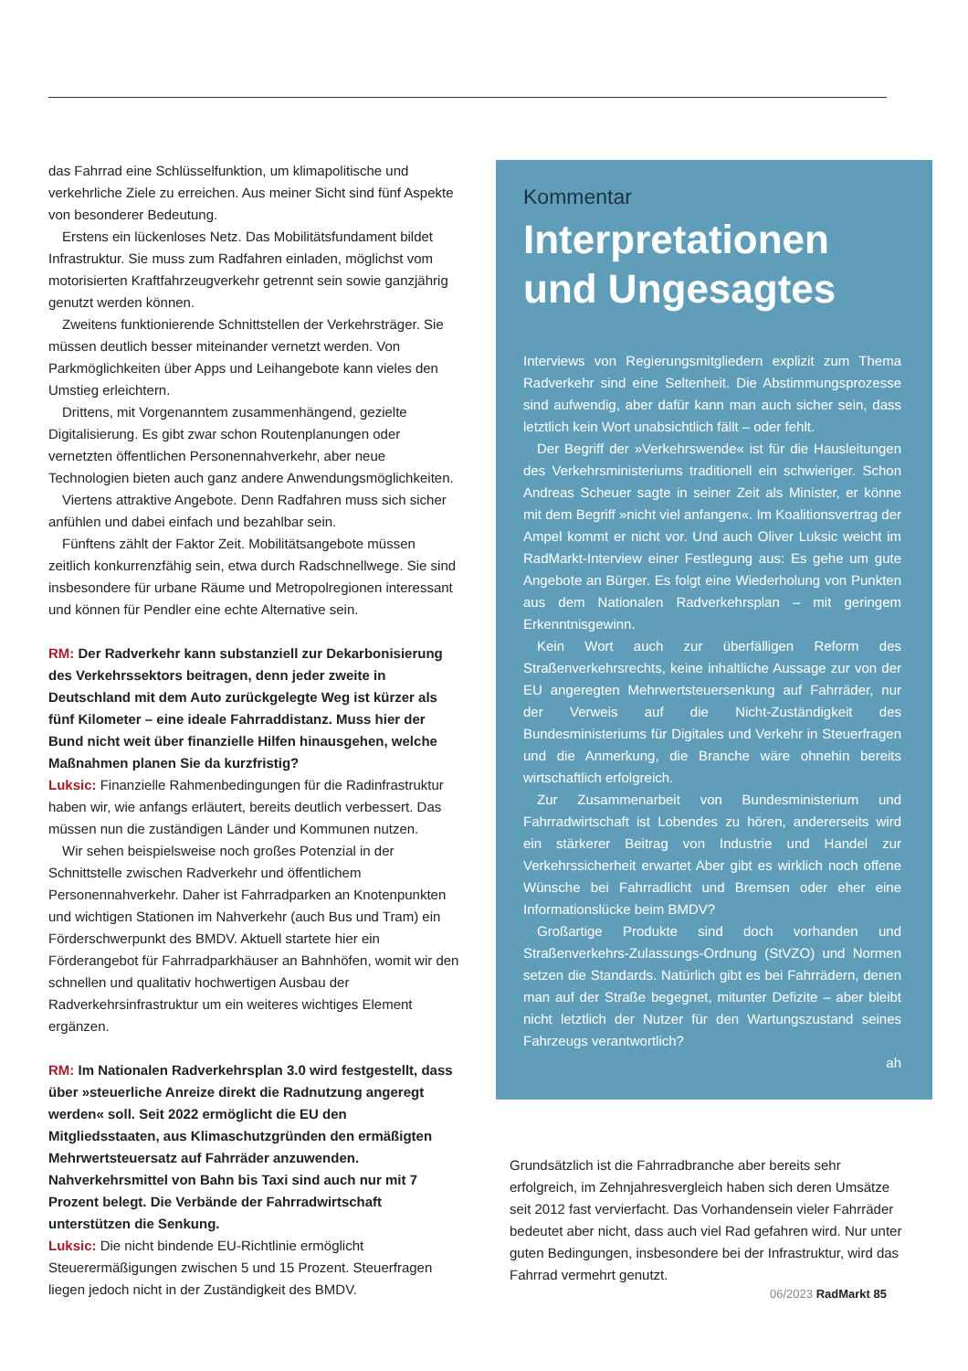das Fahrrad eine Schlüsselfunktion, um klimapolitische und verkehrliche Ziele zu erreichen. Aus meiner Sicht sind fünf Aspekte von besonderer Bedeutung.
Erstens ein lückenloses Netz. Das Mobilitätsfundament bildet Infrastruktur. Sie muss zum Radfahren einladen, möglichst vom motorisierten Kraftfahrzeugverkehr getrennt sein sowie ganzjährig genutzt werden können.
Zweitens funktionierende Schnittstellen der Verkehrsträger. Sie müssen deutlich besser miteinander vernetzt werden. Von Parkmöglichkeiten über Apps und Leihangebote kann vieles den Umstieg erleichtern.
Drittens, mit Vorgenanntem zusammenhängend, gezielte Digitalisierung. Es gibt zwar schon Routenplanungen oder vernetzten öffentlichen Personennahverkehr, aber neue Technologien bieten auch ganz andere Anwendungsmöglichkeiten.
Viertens attraktive Angebote. Denn Radfahren muss sich sicher anfühlen und dabei einfach und bezahlbar sein.
Fünftens zählt der Faktor Zeit. Mobilitätsangebote müssen zeitlich konkurrenzfähig sein, etwa durch Radschnellwege. Sie sind insbesondere für urbane Räume und Metropolregionen interessant und können für Pendler eine echte Alternative sein.
RM: Der Radverkehr kann substanziell zur Dekarbonisierung des Verkehrssektors beitragen, denn jeder zweite in Deutschland mit dem Auto zurückgelegte Weg ist kürzer als fünf Kilometer – eine ideale Fahrraddistanz. Muss hier der Bund nicht weit über finanzielle Hilfen hinausgehen, welche Maßnahmen planen Sie da kurzfristig?
Luksic: Finanzielle Rahmenbedingungen für die Radinfrastruktur haben wir, wie anfangs erläutert, bereits deutlich verbessert. Das müssen nun die zuständigen Länder und Kommunen nutzen.
Wir sehen beispielsweise noch großes Potenzial in der Schnittstelle zwischen Radverkehr und öffentlichem Personennahverkehr. Daher ist Fahrradparken an Knotenpunkten und wichtigen Stationen im Nahverkehr (auch Bus und Tram) ein Förderschwerpunkt des BMDV. Aktuell startete hier ein Förderangebot für Fahrradparkhäuser an Bahnhöfen, womit wir den schnellen und qualitativ hochwertigen Ausbau der Radverkehrsinfrastruktur um ein weiteres wichtiges Element ergänzen.
RM: Im Nationalen Radverkehrsplan 3.0 wird festgestellt, dass über »steuerliche Anreize direkt die Radnutzung angeregt werden« soll. Seit 2022 ermöglicht die EU den Mitgliedsstaaten, aus Klimaschutzgründen den ermäßigten Mehrwertsteuersatz auf Fahrräder anzuwenden. Nahverkehrsmittel von Bahn bis Taxi sind auch nur mit 7 Prozent belegt. Die Verbände der Fahrradwirtschaft unterstützen die Senkung.
Luksic: Die nicht bindende EU-Richtlinie ermöglicht Steuerermäßigungen zwischen 5 und 15 Prozent. Steuerfragen liegen jedoch nicht in der Zuständigkeit des BMDV.
Kommentar
Interpretationen und Ungesagtes
Interviews von Regierungsmitgliedern explizit zum Thema Radverkehr sind eine Seltenheit. Die Abstimmungsprozesse sind aufwendig, aber dafür kann man auch sicher sein, dass letztlich kein Wort unabsichtlich fällt – oder fehlt.
Der Begriff der »Verkehrswende« ist für die Hausleitungen des Verkehrsministeriums traditionell ein schwieriger. Schon Andreas Scheuer sagte in seiner Zeit als Minister, er könne mit dem Begriff »nicht viel anfangen«. Im Koalitionsvertrag der Ampel kommt er nicht vor. Und auch Oliver Luksic weicht im RadMarkt-Interview einer Festlegung aus: Es gehe um gute Angebote an Bürger. Es folgt eine Wiederholung von Punkten aus dem Nationalen Radverkehrsplan – mit geringem Erkenntnisgewinn.
Kein Wort auch zur überfälligen Reform des Straßenverkehrsrechts, keine inhaltliche Aussage zur von der EU angeregten Mehrwertsteuersenkung auf Fahrräder, nur der Verweis auf die Nicht-Zuständigkeit des Bundesministeriums für Digitales und Verkehr in Steuerfragen und die Anmerkung, die Branche wäre ohnehin bereits wirtschaftlich erfolgreich.
Zur Zusammenarbeit von Bundesministerium und Fahrradwirtschaft ist Lobendes zu hören, andererseits wird ein stärkerer Beitrag von Industrie und Handel zur Verkehrssicherheit erwartet Aber gibt es wirklich noch offene Wünsche bei Fahrradlicht und Bremsen oder eher eine Informationslücke beim BMDV?
Großartige Produkte sind doch vorhanden und Straßenverkehrs-Zulassungs-Ordnung (StVZO) und Normen setzen die Standards. Natürlich gibt es bei Fahrrädern, denen man auf der Straße begegnet, mitunter Defizite – aber bleibt nicht letztlich der Nutzer für den Wartungszustand seines Fahrzeugs verantwortlich?
ah
Grundsätzlich ist die Fahrradbranche aber bereits sehr erfolgreich, im Zehnjahresvergleich haben sich deren Umsätze seit 2012 fast vervierfacht. Das Vorhandensein vieler Fahrräder bedeutet aber nicht, dass auch viel Rad gefahren wird. Nur unter guten Bedingungen, insbesondere bei der Infrastruktur, wird das Fahrrad vermehrt genutzt.
06/2023 RadMarkt 85